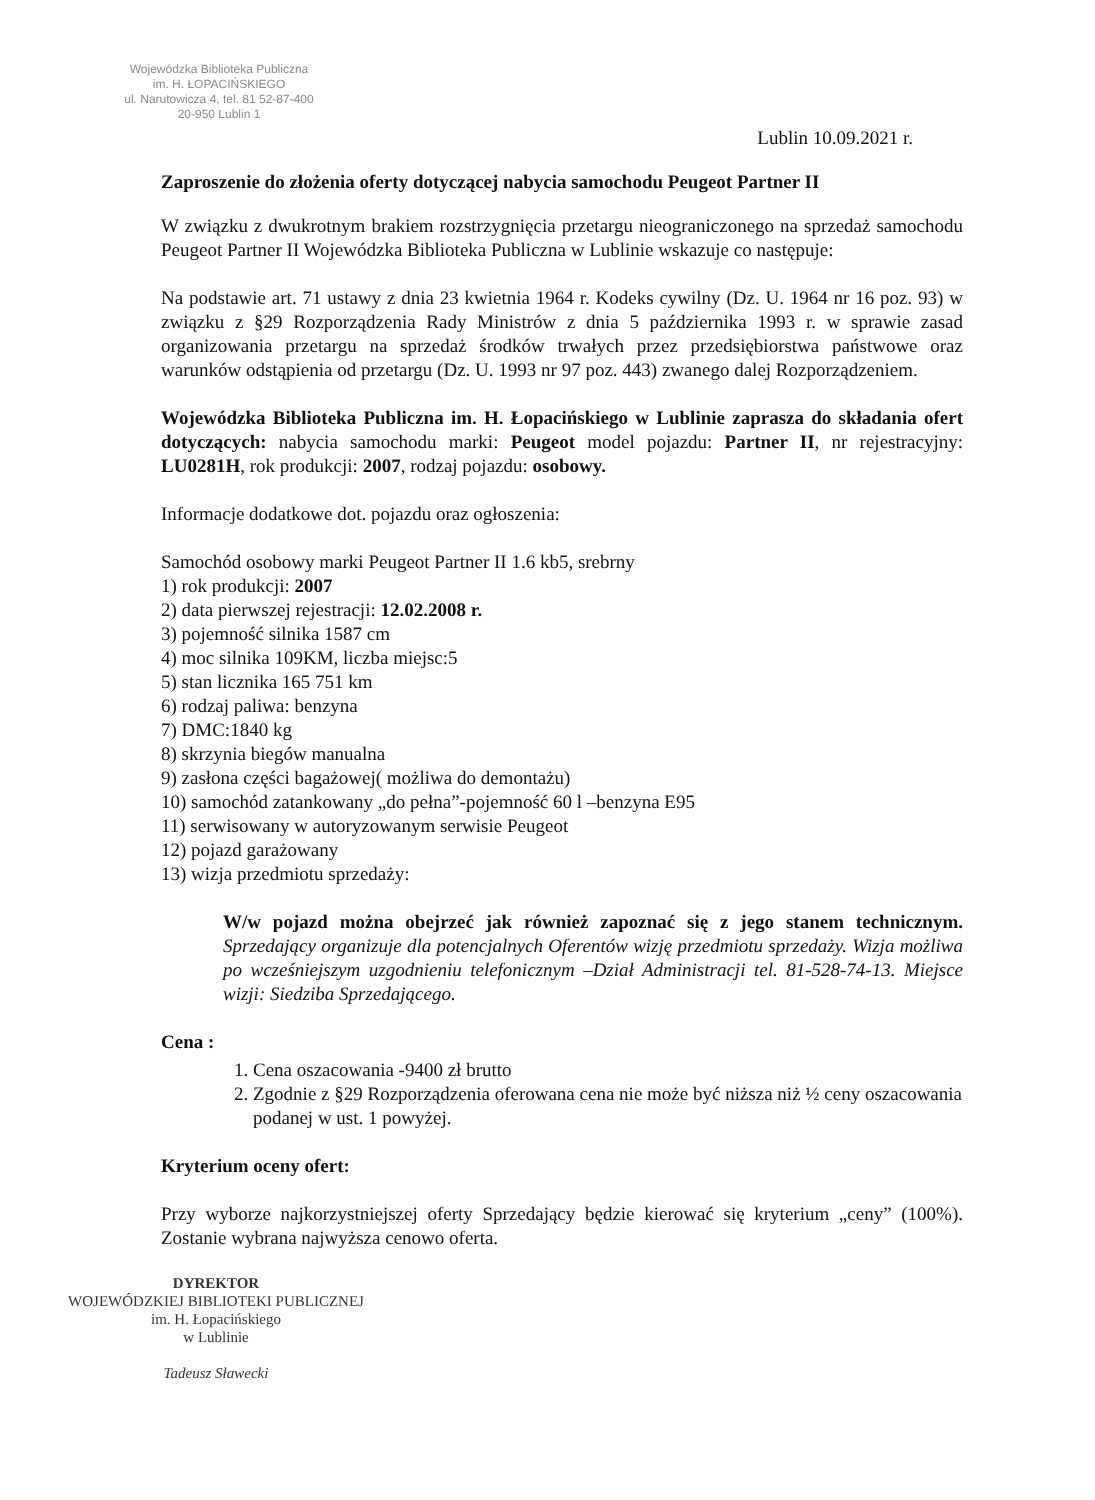Wojewódzka Biblioteka Publiczna
im. H. ŁOPACIŃSKIEGO
ul. Narutowicza 4, tel. 81 52-87-400
20-950 Lublin 1
Lublin 10.09.2021 r.
Zaproszenie do złożenia oferty dotyczącej nabycia samochodu Peugeot Partner II
W związku z dwukrotnym brakiem rozstrzygnięcia przetargu nieograniczonego na sprzedaż samochodu Peugeot Partner II Wojewódzka Biblioteka Publiczna w Lublinie wskazuje co następuje:
Na podstawie art. 71 ustawy z dnia 23 kwietnia 1964 r. Kodeks cywilny (Dz. U. 1964 nr 16 poz. 93) w związku z §29 Rozporządzenia Rady Ministrów z dnia 5 października 1993 r. w sprawie zasad organizowania przetargu na sprzedaż środków trwałych przez przedsiębiorstwa państwowe oraz warunków odstąpienia od przetargu (Dz. U. 1993 nr 97 poz. 443) zwanego dalej Rozporządzeniem.
Wojewódzka Biblioteka Publiczna im. H. Łopacińskiego w Lublinie zaprasza do składania ofert dotyczących: nabycia samochodu marki: Peugeot model pojazdu: Partner II, nr rejestracyjny: LU0281H, rok produkcji: 2007, rodzaj pojazdu: osobowy.
Informacje dodatkowe dot. pojazdu oraz ogłoszenia:
Samochód osobowy marki Peugeot Partner II 1.6 kb5, srebrny
1) rok produkcji: 2007
2) data pierwszej rejestracji: 12.02.2008 r.
3) pojemność silnika 1587 cm
4) moc silnika 109KM, liczba miejsc:5
5) stan licznika 165 751 km
6) rodzaj paliwa: benzyna
7) DMC:1840 kg
8) skrzynia biegów manualna
9) zasłona części bagażowej( możliwa do demontażu)
10) samochód zatankowany „do pełna”-pojemność 60 l –benzyna E95
11) serwisowany w autoryzowanym serwisie Peugeot
12) pojazd garażowany
13) wizja przedmiotu sprzedaży:
W/w pojazd można obejrzeć jak również zapoznać się z jego stanem technicznym. Sprzedający organizuje dla potencjalnych Oferentów wizję przedmiotu sprzedaży. Wizja możliwa po wcześniejszym uzgodnieniu telefonicznym –Dział Administracji tel. 81-528-74-13. Miejsce wizji: Siedziba Sprzedającego.
Cena :
1. Cena oszacowania -9400 zł brutto
2. Zgodnie z §29 Rozporządzenia oferowana cena nie może być niższa niż ½ ceny oszacowania podanej w ust. 1 powyżej.
Kryterium oceny ofert:
Przy wyborze najkorzystniejszej oferty Sprzedający będzie kierować się kryterium „ceny” (100%). Zostanie wybrana najwyższa cenowo oferta.
DYREKTOR
WOJEWÓDZKIEJ BIBLIOTEKI PUBLICZNEJ
im. H. Łopacińskiego
w Lublinie
Tadeusz Sławecki